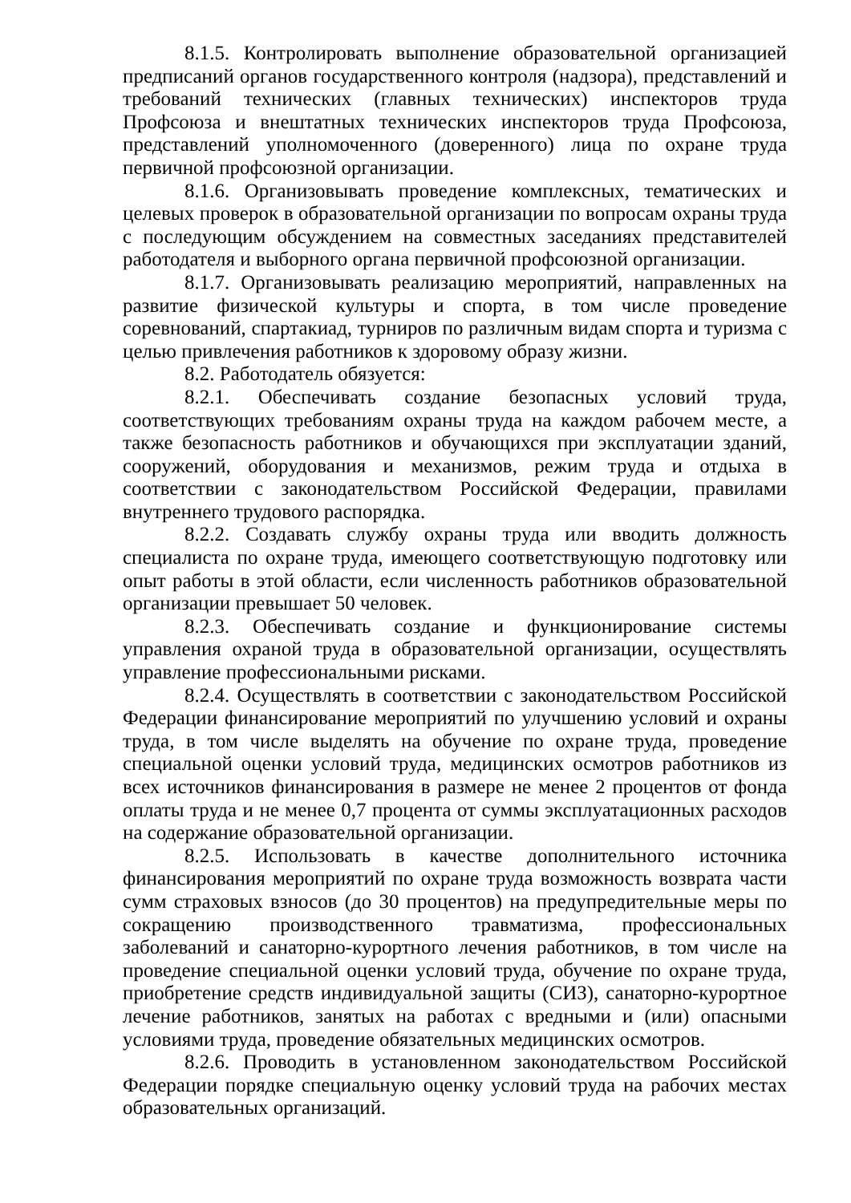8.1.5. Контролировать выполнение образовательной организацией предписаний органов государственного контроля (надзора), представлений и требований технических (главных технических) инспекторов труда Профсоюза и внештатных технических инспекторов труда Профсоюза, представлений уполномоченного (доверенного) лица по охране труда первичной профсоюзной организации.
8.1.6. Организовывать проведение комплексных, тематических и целевых проверок в образовательной организации по вопросам охраны труда с последующим обсуждением на совместных заседаниях представителей работодателя и выборного органа первичной профсоюзной организации.
8.1.7. Организовывать реализацию мероприятий, направленных на развитие физической культуры и спорта, в том числе проведение соревнований, спартакиад, турниров по различным видам спорта и туризма с целью привлечения работников к здоровому образу жизни.
8.2. Работодатель обязуется:
8.2.1. Обеспечивать создание безопасных условий труда, соответствующих требованиям охраны труда на каждом рабочем месте, а также безопасность работников и обучающихся при эксплуатации зданий, сооружений, оборудования и механизмов, режим труда и отдыха в соответствии с законодательством Российской Федерации, правилами внутреннего трудового распорядка.
8.2.2. Создавать службу охраны труда или вводить должность специалиста по охране труда, имеющего соответствующую подготовку или опыт работы в этой области, если численность работников образовательной организации превышает 50 человек.
8.2.3. Обеспечивать создание и функционирование системы управления охраной труда в образовательной организации, осуществлять управление профессиональными рисками.
8.2.4. Осуществлять в соответствии с законодательством Российской Федерации финансирование мероприятий по улучшению условий и охраны труда, в том числе выделять на обучение по охране труда, проведение специальной оценки условий труда, медицинских осмотров работников из всех источников финансирования в размере не менее 2 процентов от фонда оплаты труда и не менее 0,7 процента от суммы эксплуатационных расходов на содержание образовательной организации.
8.2.5. Использовать в качестве дополнительного источника финансирования мероприятий по охране труда возможность возврата части сумм страховых взносов (до 30 процентов) на предупредительные меры по сокращению производственного травматизма, профессиональных заболеваний и санаторно-курортного лечения работников, в том числе на проведение специальной оценки условий труда, обучение по охране труда, приобретение средств индивидуальной защиты (СИЗ), санаторно-курортное лечение работников, занятых на работах с вредными и (или) опасными условиями труда, проведение обязательных медицинских осмотров.
8.2.6. Проводить в установленном законодательством Российской Федерации порядке специальную оценку условий труда на рабочих местах образовательных организаций.